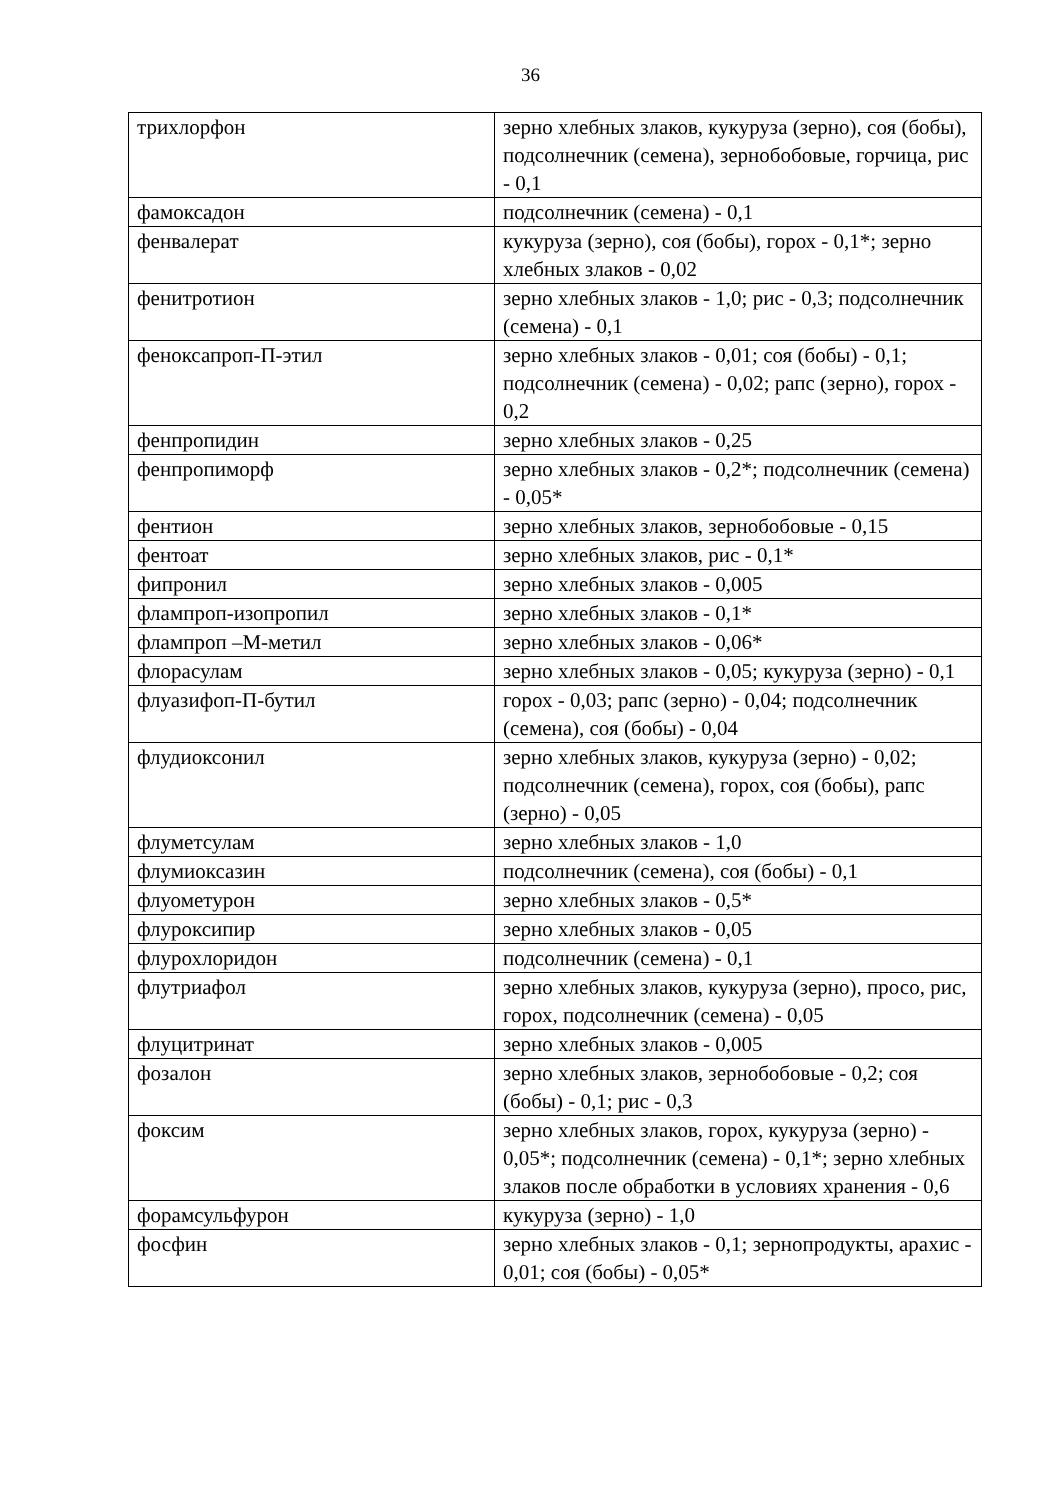36
| трихлорфон | зерно хлебных злаков, кукуруза (зерно), соя (бобы), подсолнечник (семена), зернобобовые, горчица, рис - 0,1 |
| фамоксадон | подсолнечник (семена) - 0,1 |
| фенвалерат | кукуруза (зерно), соя (бобы), горох - 0,1*; зерно хлебных злаков - 0,02 |
| фенитротион | зерно хлебных злаков - 1,0; рис - 0,3; подсолнечник (семена) - 0,1 |
| феноксапроп-П-этил | зерно хлебных злаков - 0,01; соя (бобы) - 0,1; подсолнечник (семена) - 0,02; рапс (зерно), горох - 0,2 |
| фенпропидин | зерно хлебных злаков - 0,25 |
| фенпропиморф | зерно хлебных злаков - 0,2*; подсолнечник (семена) - 0,05* |
| фентион | зерно хлебных злаков, зернобобовые - 0,15 |
| фентоат | зерно хлебных злаков, рис - 0,1* |
| фипронил | зерно хлебных злаков - 0,005 |
| флампроп-изопропил | зерно хлебных злаков - 0,1* |
| флампроп –М-метил | зерно хлебных злаков - 0,06* |
| флорасулам | зерно хлебных злаков - 0,05; кукуруза (зерно) - 0,1 |
| флуазифоп-П-бутил | горох - 0,03; рапс (зерно) - 0,04; подсолнечник (семена), соя (бобы) - 0,04 |
| флудиоксонил | зерно хлебных злаков, кукуруза (зерно) - 0,02; подсолнечник (семена), горох, соя (бобы), рапс (зерно) - 0,05 |
| флуметсулам | зерно хлебных злаков - 1,0 |
| флумиоксазин | подсолнечник (семена), соя (бобы) - 0,1 |
| флуометурон | зерно хлебных злаков - 0,5* |
| флуроксипир | зерно хлебных злаков - 0,05 |
| флурохлоридон | подсолнечник (семена) - 0,1 |
| флутриафол | зерно хлебных злаков, кукуруза (зерно), просо, рис, горох, подсолнечник (семена) - 0,05 |
| флуцитринат | зерно хлебных злаков - 0,005 |
| фозалон | зерно хлебных злаков, зернобобовые - 0,2; соя (бобы) - 0,1; рис - 0,3 |
| фоксим | зерно хлебных злаков, горох, кукуруза (зерно) - 0,05*; подсолнечник (семена) - 0,1*; зерно хлебных злаков после обработки в условиях хранения - 0,6 |
| форамсульфурон | кукуруза (зерно) - 1,0 |
| фосфин | зерно хлебных злаков - 0,1; зернопродукты, арахис - 0,01; соя (бобы) - 0,05* |